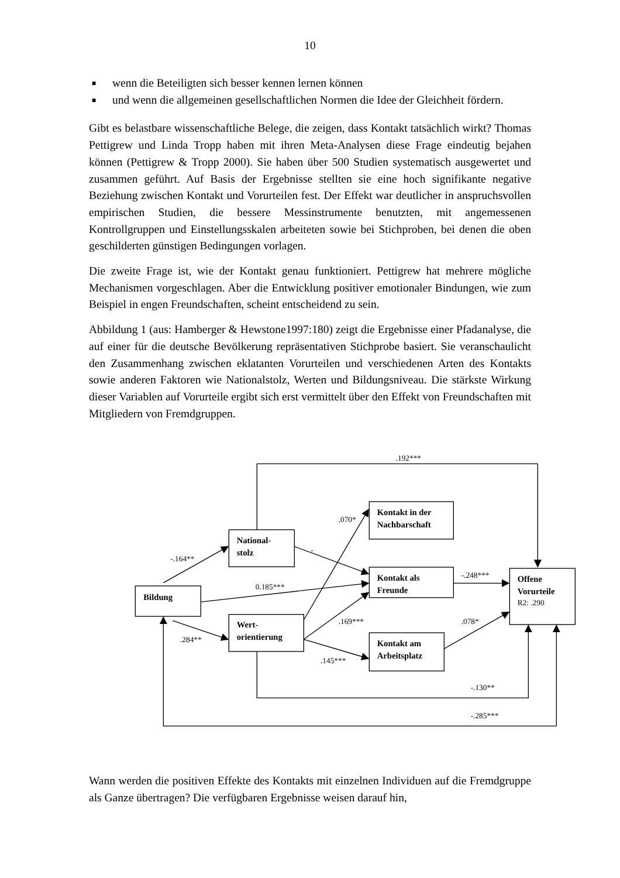10
■ wenn die Beteiligten sich besser kennen lernen können
■ und wenn die allgemeinen gesellschaftlichen Normen die Idee der Gleichheit fördern.
Gibt es belastbare wissenschaftliche Belege, die zeigen, dass Kontakt tatsächlich wirkt? Thomas Pettigrew und Linda Tropp haben mit ihren Meta-Analysen diese Frage eindeutig bejahen können (Pettigrew & Tropp 2000). Sie haben über 500 Studien systematisch ausgewertet und zusammen geführt. Auf Basis der Ergebnisse stellten sie eine hoch signifikante negative Beziehung zwischen Kontakt und Vorurteilen fest. Der Effekt war deutlicher in anspruchsvollen empirischen Studien, die bessere Messinstrumente benutzten, mit angemessenen Kontrollgruppen und Einstellungsskalen arbeiteten sowie bei Stichproben, bei denen die oben geschilderten günstigen Bedingungen vorlagen.
Die zweite Frage ist, wie der Kontakt genau funktioniert. Pettigrew hat mehrere mögliche Mechanismen vorgeschlagen. Aber die Entwicklung positiver emotionaler Bindungen, wie zum Beispiel in engen Freundschaften, scheint entscheidend zu sein.
Abbildung 1 (aus: Hamberger & Hewstone1997:180) zeigt die Ergebnisse einer Pfadanalyse, die auf einer für die deutsche Bevölkerung repräsentativen Stichprobe basiert. Sie veranschaulicht den Zusammenhang zwischen eklatanten Vorurteilen und verschiedenen Arten des Kontakts sowie anderen Faktoren wie Nationalstolz, Werten und Bildungsniveau. Die stärkste Wirkung dieser Variablen auf Vorurteile ergibt sich erst vermittelt über den Effekt von Freundschaften mit Mitgliedern von Fremdgruppen.
Bildung
National-
stolz
Wert-
orientierung
Kontakt in der
Nachbarschaft
Kontakt als
Freunde
Kontakt am
Arbeitsplatz
Offene
Vorurteile
R2: .290
.192***
-.164**
.070*
-
0.185***
-.248***
.169***
.078*
.284**
.145***
-.130**
-.285***
Wann werden die positiven Effekte des Kontakts mit einzelnen Individuen auf die Fremdgruppe als Ganze übertragen? Die verfügbaren Ergebnisse weisen darauf hin,